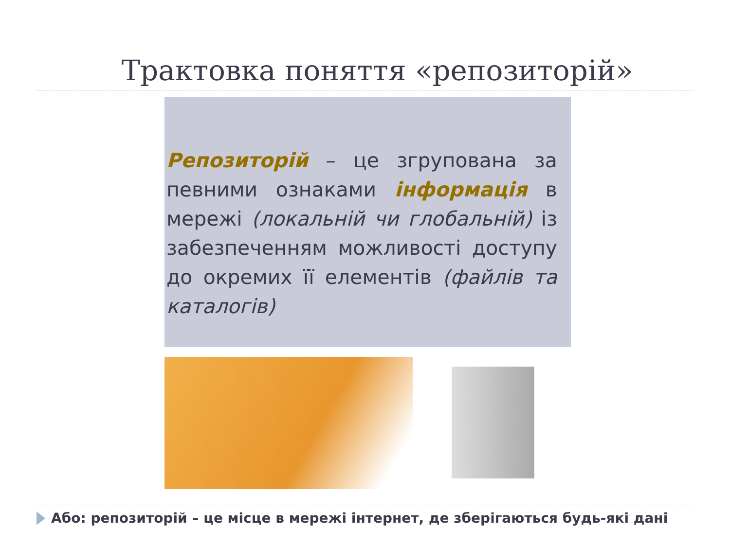Трактовка поняття «репозиторій»
Репозиторій – це згрупована за певними ознаками інформація в мережі (локальній чи глобальній) із забезпеченням можливості доступу до окремих її елементів (файлів та каталогів)
Або: репозиторій – це місце в мережі інтернет, де зберігаються будь-які дані